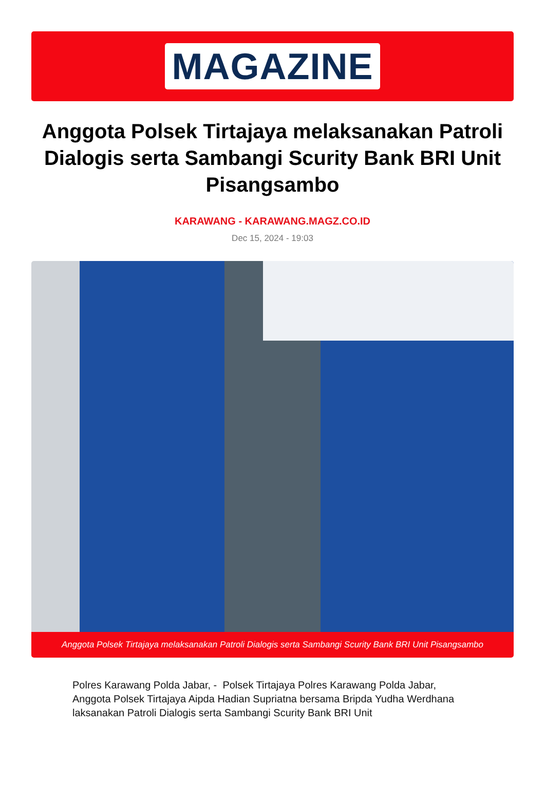MAGAZINE
Anggota Polsek Tirtajaya melaksanakan Patroli Dialogis serta Sambangi Scurity Bank BRI Unit Pisangsambo
KARAWANG - KARAWANG.MAGZ.CO.ID
Dec 15, 2024 - 19:03
Anggota Polsek Tirtajaya melaksanakan Patroli Dialogis serta Sambangi Scurity Bank BRI Unit Pisangsambo
Polres Karawang Polda Jabar, - Polsek Tirtajaya Polres Karawang Polda Jabar, Anggota Polsek Tirtajaya Aipda Hadian Supriatna bersama Bripda Yudha Werdhana laksanakan Patroli Dialogis serta Sambangi Scurity Bank BRI Unit